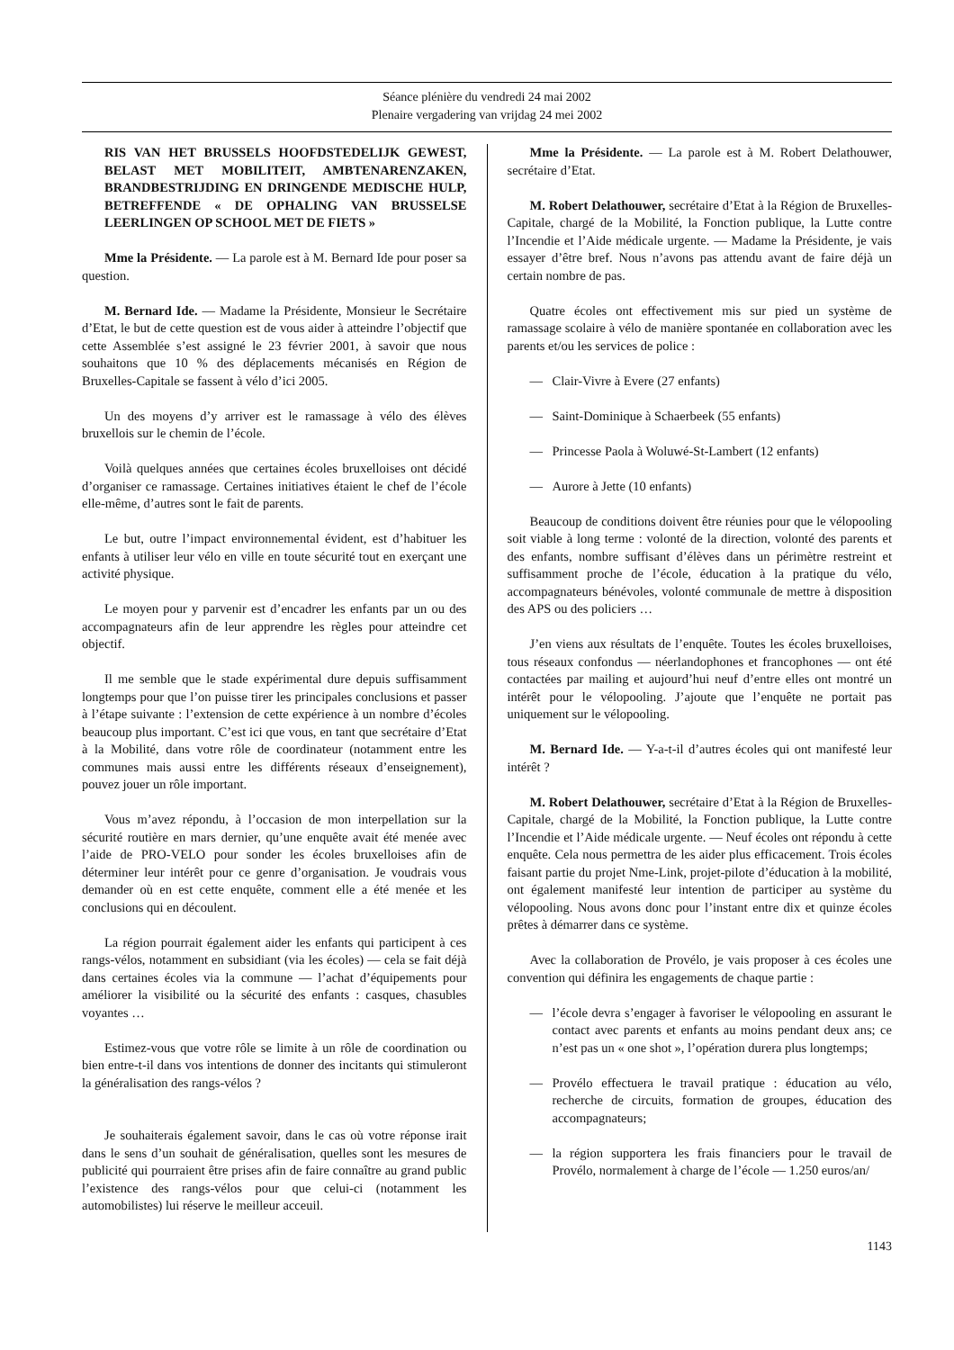Séance plénière du vendredi 24 mai 2002
Plenaire vergadering van vrijdag 24 mei 2002
RIS VAN HET BRUSSELS HOOFDSTEDELIJK GEWEST, BELAST MET MOBILITEIT, AMBTENARENZAKEN, BRANDBESTRIJDING EN DRINGENDE MEDISCHE HULP, BETREFFENDE « DE OPHALING VAN BRUSSELSE LEERLINGEN OP SCHOOL MET DE FIETS »
Mme la Présidente. — La parole est à M. Bernard Ide pour poser sa question.
M. Bernard Ide. — Madame la Présidente, Monsieur le Secrétaire d’Etat, le but de cette question est de vous aider à atteindre l’objectif que cette Assemblée s’est assigné le 23 février 2001, à savoir que nous souhaitons que 10 % des déplacements mécanisés en Région de Bruxelles-Capitale se fassent à vélo d’ici 2005.
Un des moyens d’y arriver est le ramassage à vélo des élèves bruxellois sur le chemin de l’école.
Voilà quelques années que certaines écoles bruxelloises ont décidé d’organiser ce ramassage. Certaines initiatives étaient le chef de l’école elle-même, d’autres sont le fait de parents.
Le but, outre l’impact environnemental évident, est d’habituer les enfants à utiliser leur vélo en ville en toute sécurité tout en exerçant une activité physique.
Le moyen pour y parvenir est d’encadrer les enfants par un ou des accompagnateurs afin de leur apprendre les règles pour atteindre cet objectif.
Il me semble que le stade expérimental dure depuis suffisamment longtemps pour que l’on puisse tirer les principales conclusions et passer à l’étape suivante : l’extension de cette expérience à un nombre d’écoles beaucoup plus important. C’est ici que vous, en tant que secrétaire d’Etat à la Mobilité, dans votre rôle de coordinateur (notamment entre les communes mais aussi entre les différents réseaux d’enseignement), pouvez jouer un rôle important.
Vous m’avez répondu, à l’occasion de mon interpellation sur la sécurité routière en mars dernier, qu’une enquête avait été menée avec l’aide de PRO-VELO pour sonder les écoles bruxelloises afin de déterminer leur intérêt pour ce genre d’organisation. Je voudrais vous demander où en est cette enquête, comment elle a été menée et les conclusions qui en découlent.
La région pourrait également aider les enfants qui participent à ces rangs-vélos, notamment en subsidiant (via les écoles) — cela se fait déjà dans certaines écoles via la commune — l’achat d’équipements pour améliorer la visibilité ou la sécurité des enfants : casques, chasubles voyantes …
Estimez-vous que votre rôle se limite à un rôle de coordination ou bien entre-t-il dans vos intentions de donner des incitants qui stimuleront la généralisation des rangs-vélos ?
Je souhaiterais également savoir, dans le cas où votre réponse irait dans le sens d’un souhait de généralisation, quelles sont les mesures de publicité qui pourraient être prises afin de faire connaître au grand public l’existence des rangs-vélos pour que celui-ci (notamment les automobilistes) lui réserve le meilleur acceuil.
Mme la Présidente. — La parole est à M. Robert Delathouwer, secrétaire d’Etat.
M. Robert Delathouwer, secrétaire d’Etat à la Région de Bruxelles-Capitale, chargé de la Mobilité, la Fonction publique, la Lutte contre l’Incendie et l’Aide médicale urgente. — Madame la Présidente, je vais essayer d’être bref. Nous n’avons pas attendu avant de faire déjà un certain nombre de pas.
Quatre écoles ont effectivement mis sur pied un système de ramassage scolaire à vélo de manière spontanée en collaboration avec les parents et/ou les services de police :
— Clair-Vivre à Evere (27 enfants)
— Saint-Dominique à Schaerbeek (55 enfants)
— Princesse Paola à Woluwé-St-Lambert (12 enfants)
— Aurore à Jette (10 enfants)
Beaucoup de conditions doivent être réunies pour que le vélopooling soit viable à long terme : volonté de la direction, volonté des parents et des enfants, nombre suffisant d’élèves dans un périmètre restreint et suffisamment proche de l’école, éducation à la pratique du vélo, accompagnateurs bénévoles, volonté communale de mettre à disposition des APS ou des policiers …
J’en viens aux résultats de l’enquête. Toutes les écoles bruxelloises, tous réseaux confondus — néerlandophones et francophones — ont été contactées par mailing et aujourd’hui neuf d’entre elles ont montré un intérêt pour le vélopooling. J’ajoute que l’enquête ne portait pas uniquement sur le vélopooling.
M. Bernard Ide. — Y-a-t-il d’autres écoles qui ont manifesté leur intérêt ?
M. Robert Delathouwer, secrétaire d’Etat à la Région de Bruxelles-Capitale, chargé de la Mobilité, la Fonction publique, la Lutte contre l’Incendie et l’Aide médicale urgente. — Neuf écoles ont répondu à cette enquête. Cela nous permettra de les aider plus efficacement. Trois écoles faisant partie du projet Nme-Link, projet-pilote d’éducation à la mobilité, ont également manifesté leur intention de participer au système du vélopooling. Nous avons donc pour l’instant entre dix et quinze écoles prêtes à démarrer dans ce système.
Avec la collaboration de Provélo, je vais proposer à ces écoles une convention qui définira les engagements de chaque partie :
— l’école devra s’engager à favoriser le vélopooling en assurant le contact avec parents et enfants au moins pendant deux ans; ce n’est pas un « one shot », l’opération durera plus longtemps;
— Provélo effectuera le travail pratique : éducation au vélo, recherche de circuits, formation de groupes, éducation des accompagnateurs;
— la région supportera les frais financiers pour le travail de Provélo, normalement à charge de l’école — 1.250 euros/an/
1143